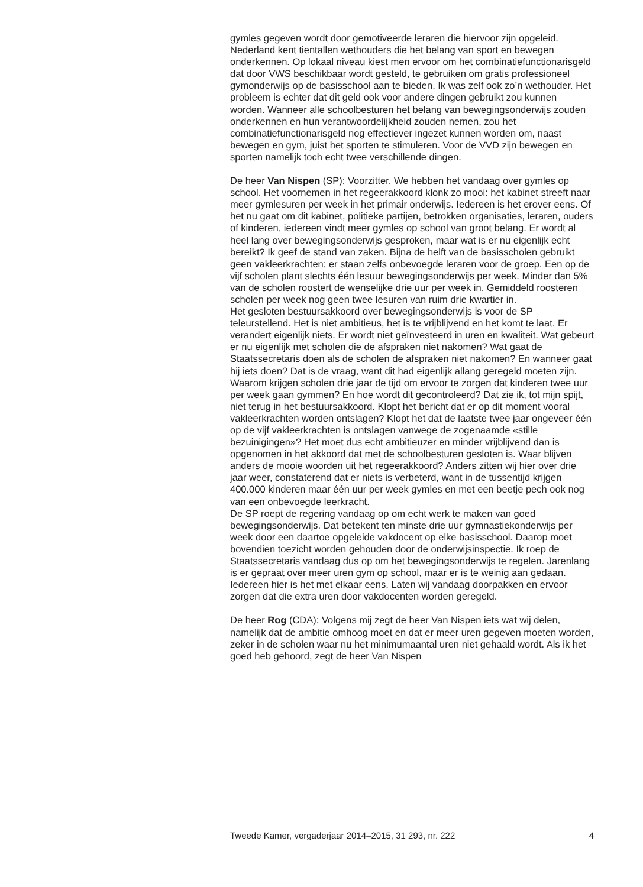gymles gegeven wordt door gemotiveerde leraren die hiervoor zijn opgeleid.
Nederland kent tientallen wethouders die het belang van sport en bewegen onderkennen. Op lokaal niveau kiest men ervoor om het combinatiefunctionarisgeld dat door VWS beschikbaar wordt gesteld, te gebruiken om gratis professioneel gymonderwijs op de basisschool aan te bieden. Ik was zelf ook zo’n wethouder. Het probleem is echter dat dit geld ook voor andere dingen gebruikt zou kunnen worden. Wanneer alle schoolbesturen het belang van bewegingsonderwijs zouden onderkennen en hun verantwoordelijkheid zouden nemen, zou het combinatiefunctionarisgeld nog effectiever ingezet kunnen worden om, naast bewegen en gym, juist het sporten te stimuleren. Voor de VVD zijn bewegen en sporten namelijk toch echt twee verschillende dingen.
De heer Van Nispen (SP): Voorzitter. We hebben het vandaag over gymles op school. Het voornemen in het regeerakkoord klonk zo mooi: het kabinet streeft naar meer gymlesuren per week in het primair onderwijs. Iedereen is het erover eens. Of het nu gaat om dit kabinet, politieke partijen, betrokken organisaties, leraren, ouders of kinderen, iedereen vindt meer gymles op school van groot belang. Er wordt al heel lang over bewegingsonderwijs gesproken, maar wat is er nu eigenlijk echt bereikt? Ik geef de stand van zaken. Bijna de helft van de basisscholen gebruikt geen vakleerkrachten; er staan zelfs onbevoegde leraren voor de groep. Een op de vijf scholen plant slechts één lesuur bewegingsonderwijs per week. Minder dan 5% van de scholen roostert de wenselijke drie uur per week in. Gemiddeld roosteren scholen per week nog geen twee lesuren van ruim drie kwartier in.
Het gesloten bestuursakkoord over bewegingsonderwijs is voor de SP teleurstellend. Het is niet ambitieus, het is te vrijblijvend en het komt te laat. Er verandert eigenlijk niets. Er wordt niet geïnvesteerd in uren en kwaliteit. Wat gebeurt er nu eigenlijk met scholen die de afspraken niet nakomen? Wat gaat de Staatssecretaris doen als de scholen de afspraken niet nakomen? En wanneer gaat hij iets doen? Dat is de vraag, want dit had eigenlijk allang geregeld moeten zijn. Waarom krijgen scholen drie jaar de tijd om ervoor te zorgen dat kinderen twee uur per week gaan gymmen? En hoe wordt dit gecontroleerd? Dat zie ik, tot mijn spijt, niet terug in het bestuursakkoord. Klopt het bericht dat er op dit moment vooral vakleerkrachten worden ontslagen? Klopt het dat de laatste twee jaar ongeveer één op de vijf vakleerkrachten is ontslagen vanwege de zogenaamde «stille bezuinigingen»? Het moet dus echt ambitieuzer en minder vrijblijvend dan is opgenomen in het akkoord dat met de schoolbesturen gesloten is. Waar blijven anders de mooie woorden uit het regeerakkoord? Anders zitten wij hier over drie jaar weer, constaterend dat er niets is verbeterd, want in de tussentijd krijgen 400.000 kinderen maar één uur per week gymles en met een beetje pech ook nog van een onbevoegde leerkracht.
De SP roept de regering vandaag op om echt werk te maken van goed bewegingsonderwijs. Dat betekent ten minste drie uur gymnastiekonderwijs per week door een daartoe opgeleide vakdocent op elke basisschool. Daarop moet bovendien toezicht worden gehouden door de onderwijsinspectie. Ik roep de Staatssecretaris vandaag dus op om het bewegingsonderwijs te regelen. Jarenlang is er gepraat over meer uren gym op school, maar er is te weinig aan gedaan. Iedereen hier is het met elkaar eens. Laten wij vandaag doorpakken en ervoor zorgen dat die extra uren door vakdocenten worden geregeld.
De heer Rog (CDA): Volgens mij zegt de heer Van Nispen iets wat wij delen, namelijk dat de ambitie omhoog moet en dat er meer uren gegeven moeten worden, zeker in de scholen waar nu het minimumaantal uren niet gehaald wordt. Als ik het goed heb gehoord, zegt de heer Van Nispen
Tweede Kamer, vergaderjaar 2014–2015, 31 293, nr. 222 4